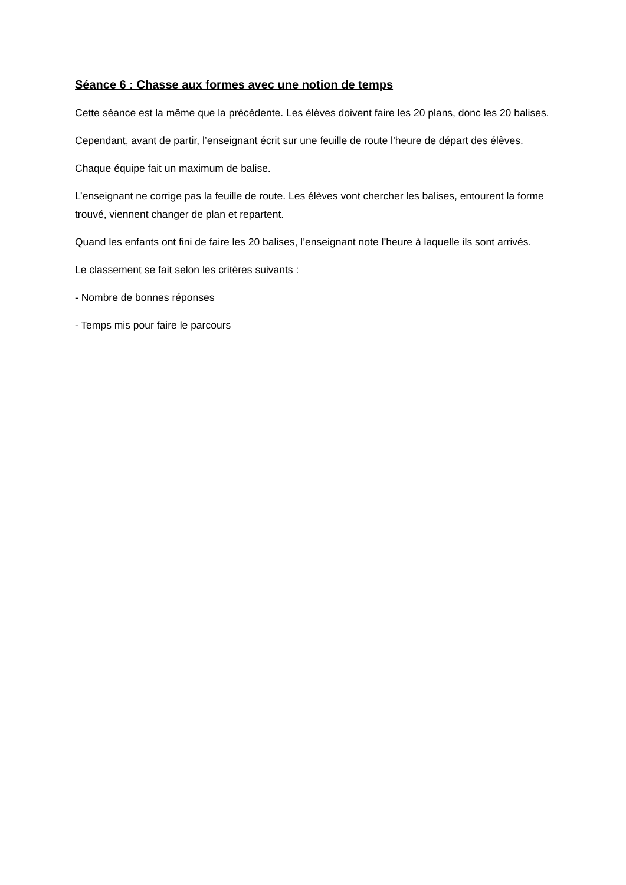Séance 6 : Chasse aux formes avec une notion de temps
Cette séance est la même que la précédente. Les élèves doivent faire les 20 plans, donc les 20 balises.
Cependant, avant de partir, l’enseignant écrit sur une feuille de route l’heure de départ des élèves.
Chaque équipe fait un maximum de balise.
L’enseignant ne corrige pas la feuille de route. Les élèves vont chercher les balises, entourent la forme trouvé, viennent changer de plan et repartent.
Quand les enfants ont fini de faire les 20 balises, l’enseignant note l’heure à laquelle ils sont arrivés.
Le classement se fait selon les critères suivants :
- Nombre de bonnes réponses
- Temps mis pour faire le parcours